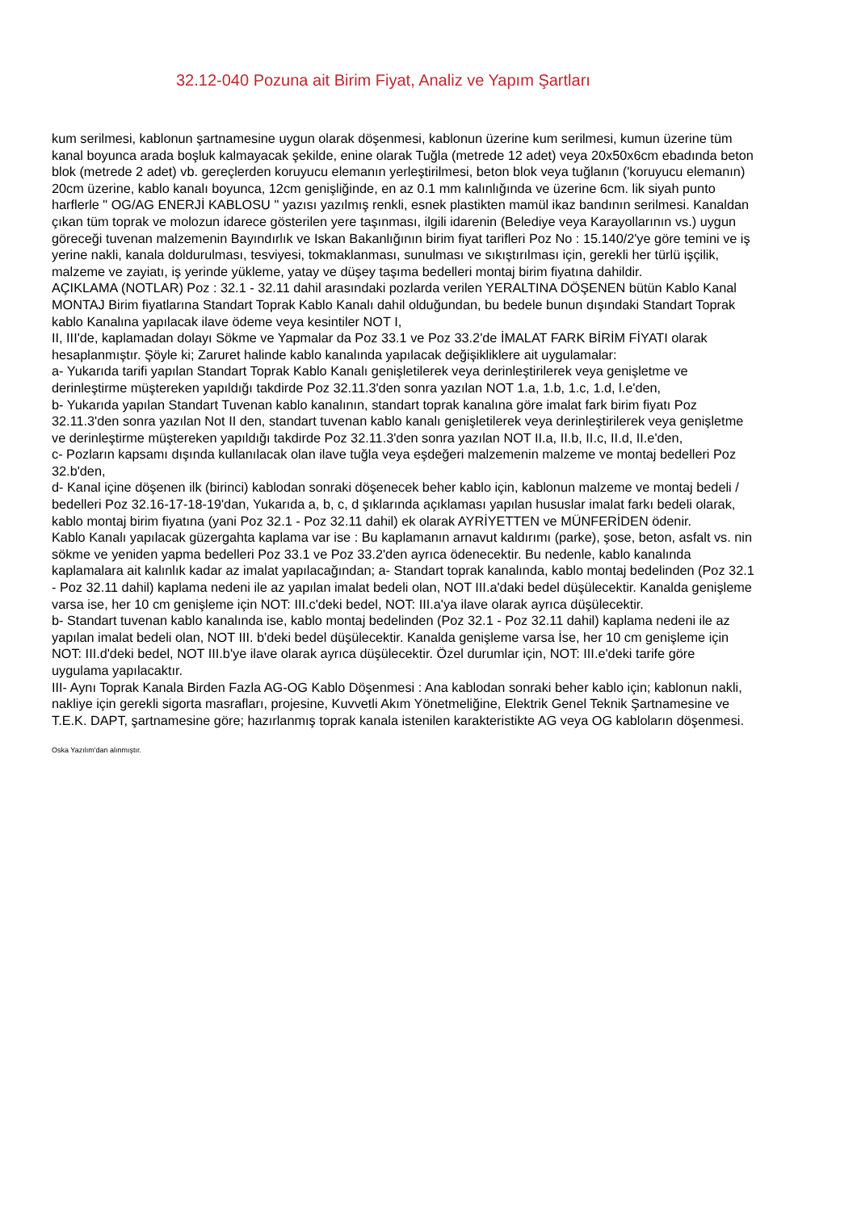32.12-040 Pozuna ait Birim Fiyat, Analiz ve Yapım Şartları
kum serilmesi, kablonun şartnamesine uygun olarak döşenmesi, kablonun üzerine kum serilmesi, kumun üzerine tüm kanal boyunca arada boşluk kalmayacak şekilde, enine olarak Tuğla (metrede 12 adet) veya 20x50x6cm ebadında beton blok (metrede 2 adet) vb. gereçlerden koruyucu elemanın yerleştirilmesi, beton blok veya tuğlanın ('koruyucu elemanın) 20cm üzerine, kablo kanalı boyunca, 12cm genişliğinde, en az 0.1 mm kalınlığında ve üzerine 6cm. lik siyah punto harflerle " OG/AG ENERJİ KABLOSU " yazısı yazılmış renkli, esnek plastikten mamül ikaz bandının serilmesi. Kanaldan çıkan tüm toprak ve molozun idarece gösterilen yere taşınması, ilgili idarenin (Belediye veya Karayollarının vs.) uygun göreceği tuvenan malzemenin Bayındırlık ve Iskan Bakanlığının birim fiyat tarifleri Poz No : 15.140/2'ye göre temini ve iş yerine nakli, kanala doldurulması, tesviyesi, tokmaklanması, sunulması ve sıkıştırılması için, gerekli her türlü işçilik, malzeme ve zayiatı, iş yerinde yükleme, yatay ve düşey taşıma bedelleri montaj birim fiyatına dahildir.
AÇIKLAMA (NOTLAR) Poz : 32.1 - 32.11 dahil arasındaki pozlarda verilen YERALTINA DÖŞENEN bütün Kablo Kanal MONTAJ Birim fiyatlarına Standart Toprak Kablo Kanalı dahil olduğundan, bu bedele bunun dışındaki Standart Toprak kablo Kanalına yapılacak ilave ödeme veya kesintiler NOT I,
II, III'de, kaplamadan dolayı Sökme ve Yapmalar da Poz 33.1 ve Poz 33.2'de İMALAT FARK BİRİM FİYATI olarak hesaplanmıştır. Şöyle ki; Zaruret halinde kablo kanalında yapılacak değişikliklere ait uygulamalar:
a- Yukarıda tarifi yapılan Standart Toprak Kablo Kanalı genişletilerek veya derinleştirilerek veya genişletme ve derinleştirme müştereken yapıldığı takdirde Poz 32.11.3'den sonra yazılan NOT 1.a, 1.b, 1.c, 1.d, l.e'den,
b- Yukarıda yapılan Standart Tuvenan kablo kanalının, standart toprak kanalına göre imalat fark birim fiyatı Poz 32.11.3'den sonra yazılan Not II den, standart tuvenan kablo kanalı genişletilerek veya derinleştirilerek veya genişletme ve derinleştirme müştereken yapıldığı takdirde Poz 32.11.3'den sonra yazılan NOT II.a, II.b, II.c, II.d, II.e'den,
c- Pozların kapsamı dışında kullanılacak olan ilave tuğla veya eşdeğeri malzemenin malzeme ve montaj bedelleri Poz 32.b'den,
d- Kanal içine döşenen ilk (birinci) kablodan sonraki döşenecek beher kablo için, kablonun malzeme ve montaj bedeli / bedelleri Poz 32.16-17-18-19'dan, Yukarıda a, b, c, d şıklarında açıklaması yapılan hususlar imalat farkı bedeli olarak, kablo montaj birim fiyatına (yani Poz 32.1 - Poz 32.11 dahil) ek olarak AYRİYETTEN ve MÜNFERİDEN ödenir.
Kablo Kanalı yapılacak güzergahta kaplama var ise : Bu kaplamanın arnavut kaldırımı (parke), şose, beton, asfalt vs. nin sökme ve yeniden yapma bedelleri Poz 33.1 ve Poz 33.2'den ayrıca ödenecektir. Bu nedenle, kablo kanalında kaplamalara ait kalınlık kadar az imalat yapılacağından; a- Standart toprak kanalında, kablo montaj bedelinden (Poz 32.1 - Poz 32.11 dahil) kaplama nedeni ile az yapılan imalat bedeli olan, NOT III.a'daki bedel düşülecektir. Kanalda genişleme varsa ise, her 10 cm genişleme için NOT: III.c'deki bedel, NOT: III.a'ya ilave olarak ayrıca düşülecektir.
b- Standart tuvenan kablo kanalında ise, kablo montaj bedelinden (Poz 32.1 - Poz 32.11 dahil) kaplama nedeni ile az yapılan imalat bedeli olan, NOT III. b'deki bedel düşülecektir. Kanalda genişleme varsa İse, her 10 cm genişleme için NOT: III.d'deki bedel, NOT III.b'ye ilave olarak ayrıca düşülecektir. Özel durumlar için, NOT: III.e'deki tarife göre uygulama yapılacaktır.
III- Aynı Toprak Kanala Birden Fazla AG-OG Kablo Döşenmesi : Ana kablodan sonraki beher kablo için; kablonun nakli, nakliye için gerekli sigorta masrafları, projesine, Kuvvetli Akım Yönetmeliğine, Elektrik Genel Teknik Şartnamesine ve T.E.K. DAPT, şartnamesine göre; hazırlanmış toprak kanala istenilen karakteristikte AG veya OG kabloların döşenmesi.
Oska Yazılım'dan alınmıştır.